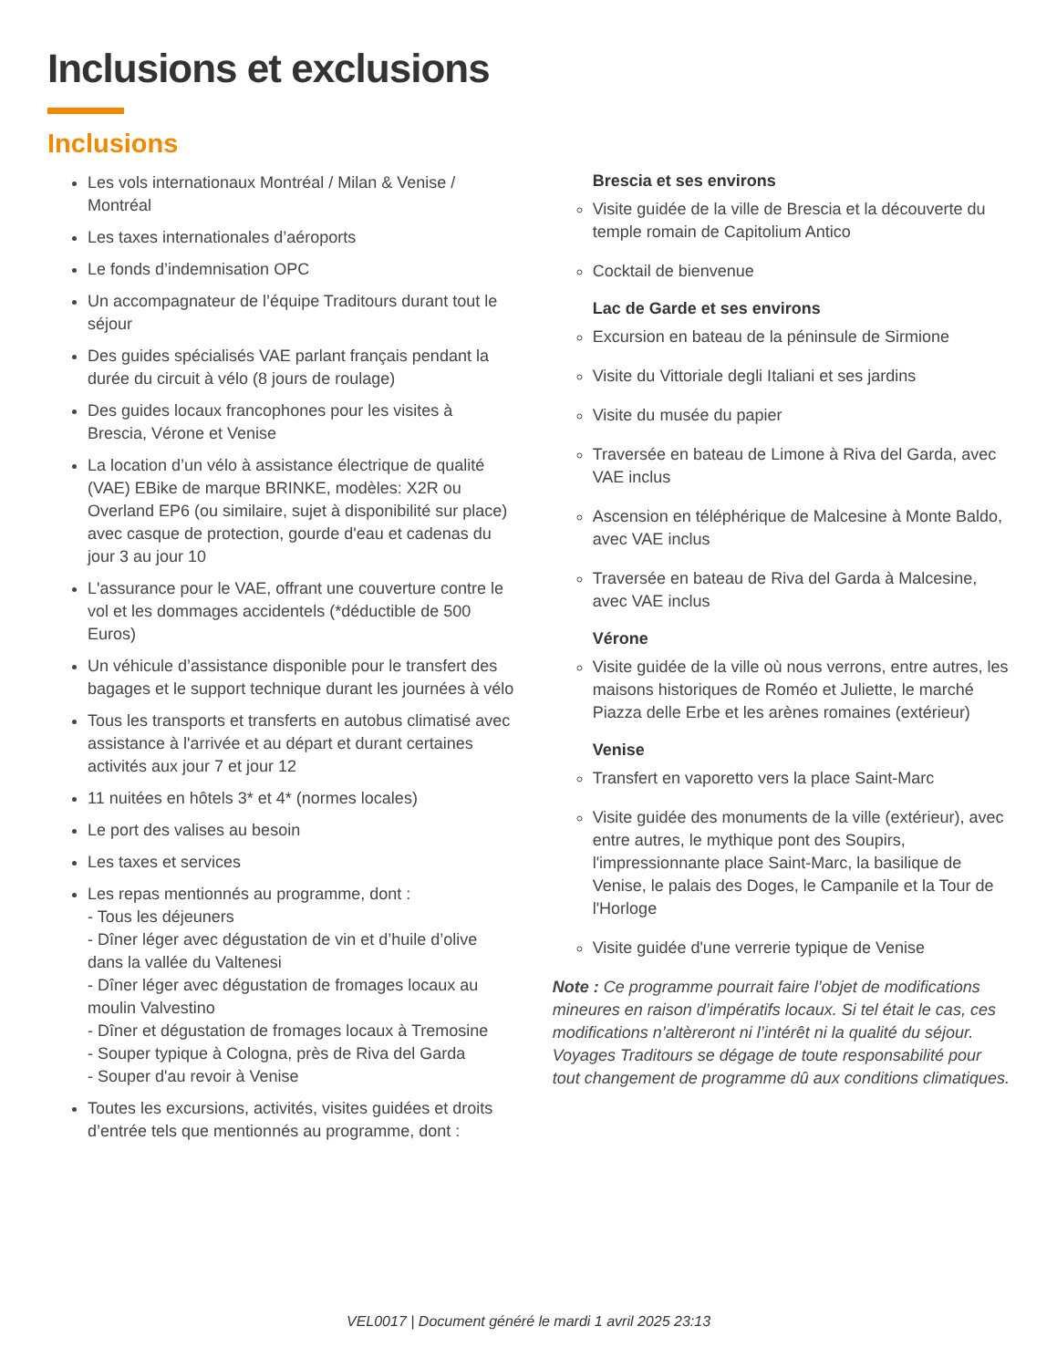Inclusions et exclusions
Inclusions
Les vols internationaux Montréal / Milan & Venise / Montréal
Les taxes internationales d’aéroports
Le fonds d’indemnisation OPC
Un accompagnateur de l’équipe Traditours durant tout le séjour
Des guides spécialisés VAE parlant français pendant la durée du circuit à vélo (8 jours de roulage)
Des guides locaux francophones pour les visites à Brescia, Vérone et Venise
La location d’un vélo à assistance électrique de qualité (VAE) EBike de marque BRINKE, modèles: X2R ou Overland EP6 (ou similaire, sujet à disponibilité sur place) avec casque de protection, gourde d'eau et cadenas du jour 3 au jour 10
L'assurance pour le VAE, offrant une couverture contre le vol et les dommages accidentels (*déductible de 500 Euros)
Un véhicule d’assistance disponible pour le transfert des bagages et le support technique durant les journées à vélo
Tous les transports et transferts en autobus climatisé avec assistance à l'arrivée et au départ et durant certaines activités aux jour 7 et jour 12
11 nuitées en hôtels 3* et 4* (normes locales)
Le port des valises au besoin
Les taxes et services
Les repas mentionnés au programme, dont :
- Tous les déjeuners
- Dîner léger avec dégustation de vin et d’huile d’olive dans la vallée du Valtenesi
- Dîner léger avec dégustation de fromages locaux au moulin Valvestino
- Dîner et dégustation de fromages locaux à Tremosine
- Souper typique à Cologna, près de Riva del Garda
- Souper d'au revoir à Venise
Toutes les excursions, activités, visites guidées et droits d’entrée tels que mentionnés au programme, dont :
Brescia et ses environs
Visite guidée de la ville de Brescia et la découverte du temple romain de Capitolium Antico
Cocktail de bienvenue
Lac de Garde et ses environs
Excursion en bateau de la péninsule de Sirmione
Visite du Vittoriale degli Italiani et ses jardins
Visite du musée du papier
Traversée en bateau de Limone à Riva del Garda, avec VAE inclus
Ascension en téléphérique de Malcesine à Monte Baldo, avec VAE inclus
Traversée en bateau de Riva del Garda à Malcesine, avec VAE inclus
Vérone
Visite guidée de la ville où nous verrons, entre autres, les maisons historiques de Roméo et Juliette, le marché Piazza delle Erbe et les arènes romaines (extérieur)
Venise
Transfert en vaporetto vers la place Saint-Marc
Visite guidée des monuments de la ville (extérieur), avec entre autres, le mythique pont des Soupirs, l'impressionnante place Saint-Marc, la basilique de Venise, le palais des Doges, le Campanile et la Tour de l'Horloge
Visite guidée d'une verrerie typique de Venise
Note : Ce programme pourrait faire l’objet de modifications mineures en raison d’impératifs locaux. Si tel était le cas, ces modifications n’altèreront ni l’intérêt ni la qualité du séjour. Voyages Traditours se dégage de toute responsabilité pour tout changement de programme dû aux conditions climatiques.
VEL0017 | Document généré le mardi 1 avril 2025 23:13